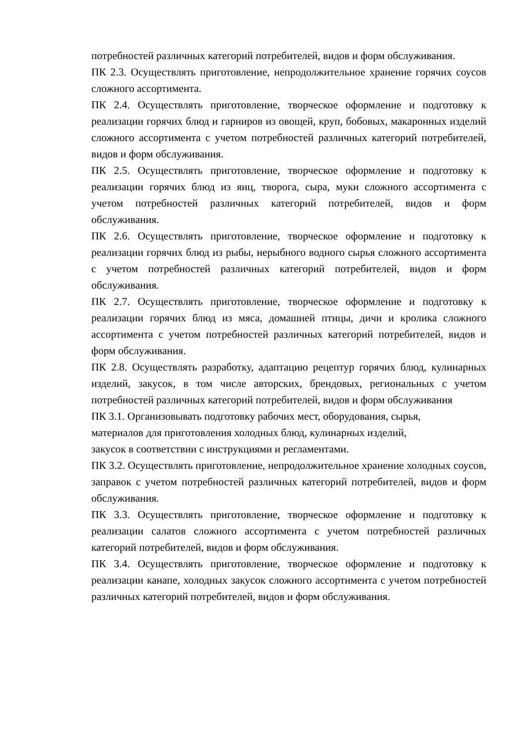потребностей различных категорий потребителей, видов и форм обслуживания.
ПК 2.3. Осуществлять приготовление, непродолжительное хранение горячих соусов сложного ассортимента.
ПК 2.4. Осуществлять приготовление, творческое оформление и подготовку к реализации горячих блюд и гарниров из овощей, круп, бобовых, макаронных изделий сложного ассортимента с учетом потребностей различных категорий потребителей, видов и форм обслуживания.
ПК 2.5. Осуществлять приготовление, творческое оформление и подготовку к реализации горячих блюд из яиц, творога, сыра, муки сложного ассортимента с учетом потребностей различных категорий потребителей, видов и форм обслуживания.
ПК 2.6. Осуществлять приготовление, творческое оформление и подготовку к реализации горячих блюд из рыбы, нерыбного водного сырья сложного ассортимента с учетом потребностей различных категорий потребителей, видов и форм обслуживания.
ПК 2.7. Осуществлять приготовление, творческое оформление и подготовку к реализации горячих блюд из мяса, домашней птицы, дичи и кролика сложного ассортимента с учетом потребностей различных категорий потребителей, видов и форм обслуживания.
ПК 2.8. Осуществлять разработку, адаптацию рецептур горячих блюд, кулинарных изделий, закусок, в том числе авторских, брендовых, региональных с учетом потребностей различных категорий потребителей, видов и форм обслуживания
ПК 3.1. Организовывать подготовку рабочих мест, оборудования, сырья,
материалов для приготовления холодных блюд, кулинарных изделий,
закусок в соответствии с инструкциями и регламентами.
ПК 3.2. Осуществлять приготовление, непродолжительное хранение холодных соусов, заправок с учетом потребностей различных категорий потребителей, видов и форм обслуживания.
ПК 3.3. Осуществлять приготовление, творческое оформление и подготовку к реализации салатов сложного ассортимента с учетом потребностей различных категорий потребителей, видов и форм обслуживания.
ПК 3.4. Осуществлять приготовление, творческое оформление и подготовку к реализации канапе, холодных закусок сложного ассортимента с учетом потребностей различных категорий потребителей, видов и форм обслуживания.